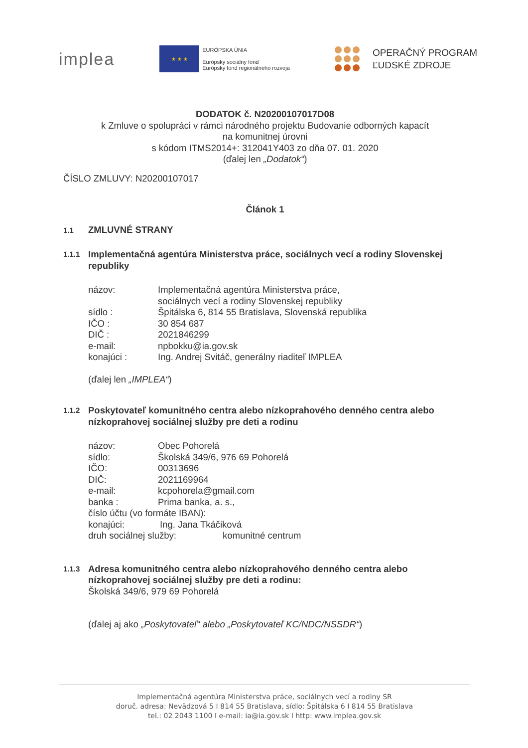implea
★ ★ ★
EURÓPSKA ÚNIA
Európsky sociálny fond
Európsky fond regionálneho rozvoja
OPERAČNÝ PROGRAM
ĽUDSKÉ ZDROJE
DODATOK č. N20200107017D08
k Zmluve o spolupráci v rámci národného projektu Budovanie odborných kapacít
na komunitnej úrovni
s kódom ITMS2014+: 312041Y403 zo dňa 07. 01. 2020
(ďalej len „Dodatok“)
ČÍSLO ZMLUVY: N20200107017
Článok 1
1.1 ZMLUVNÉ STRANY
1.1.1 Implementačná agentúra Ministerstva práce, sociálnych vecí a rodiny Slovenskej republiky
názov: Implementačná agentúra Ministerstva práce,
sociálnych vecí a rodiny Slovenskej republiky
sídlo : Špitálska 6, 814 55 Bratislava, Slovenská republika
IČO : 30 854 687
DIČ : 2021846299
e-mail: npbokku@ia.gov.sk
konajúci : Ing. Andrej Svitáč, generálny riaditeľ IMPLEA
(ďalej len „IMPLEA“)
1.1.2 Poskytovateľ komunitného centra alebo nízkoprahového denného centra alebo nízkoprahovej sociálnej služby pre deti a rodinu
názov: Obec Pohorelá
sídlo: Školská 349/6, 976 69 Pohorelá
IČO: 00313696
DIČ: 2021169964
e-mail: kcpohorela@gmail.com
banka : Prima banka, a. s.,
číslo účtu (vo formáte IBAN):
konajúci: Ing. Jana Tkáčiková
druh sociálnej služby: komunitné centrum
1.1.3 Adresa komunitného centra alebo nízkoprahového denného centra alebo nízkoprahovej sociálnej služby pre deti a rodinu:
Školská 349/6, 979 69 Pohorelá
(ďalej aj ako „Poskytovateľ“ alebo „Poskytovateľ KC/NDC/NSSDR“)
Implementačná agentúra Ministerstva práce, sociálnych vecí a rodiny SR
doruč. adresa: Nevädzová 5 I 814 55 Bratislava, sídlo: Špitálska 6 I 814 55 Bratislava
tel.: 02 2043 1100 I e-mail: ia@ia.gov.sk I http: www.implea.gov.sk